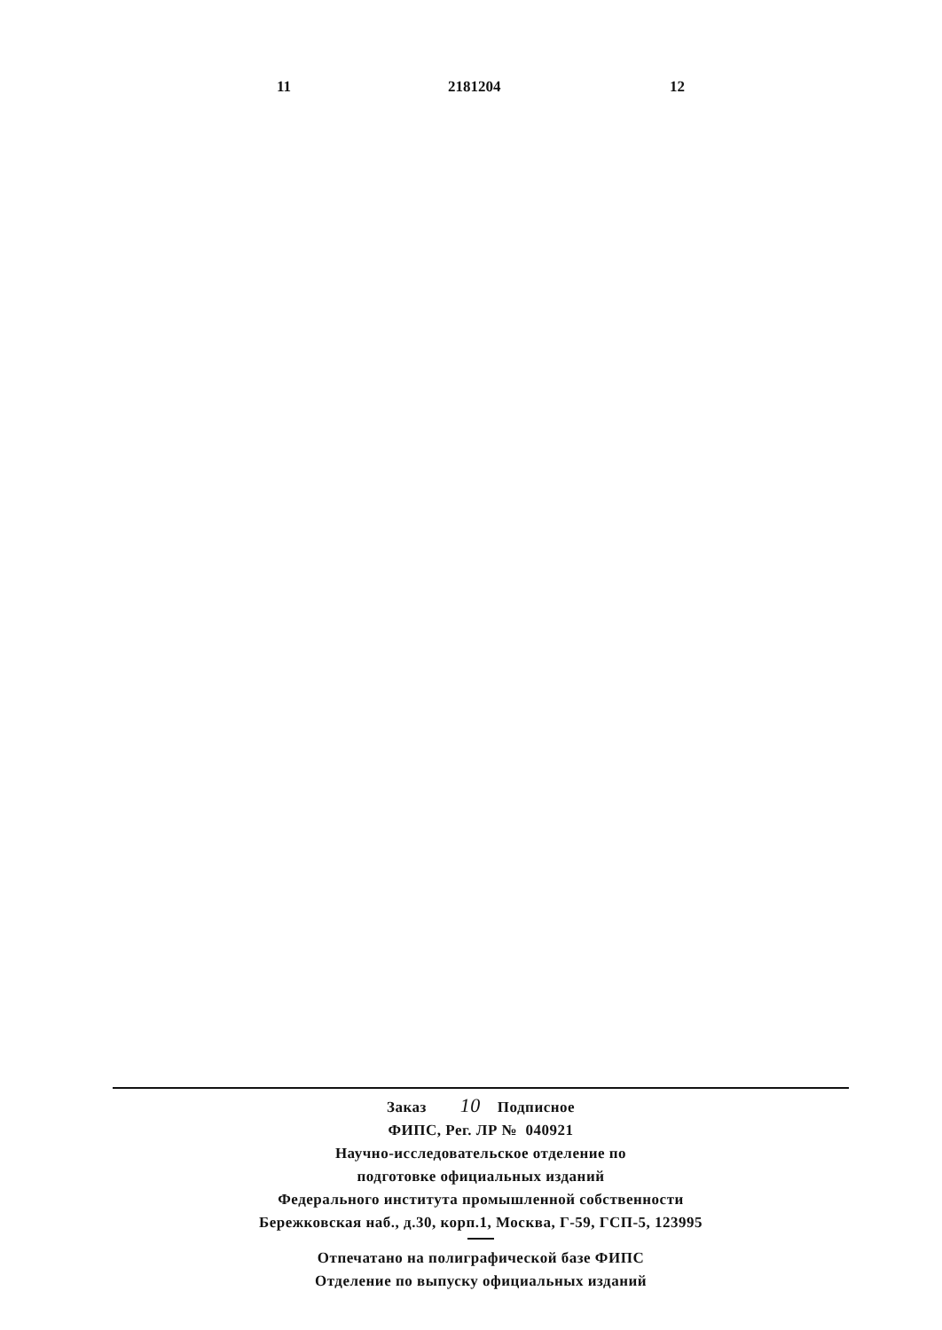11 2181204 12
Заказ 10 Подписное
ФИПС, Рег. ЛР № 040921
Научно-исследовательское отделение по
подготовке официальных изданий
Федерального института промышленной собственности
Бережковская наб., д.30, корп.1, Москва, Г-59, ГСП-5, 123995
Отпечатано на полиграфической базе ФИПС
Отделение по выпуску официальных изданий